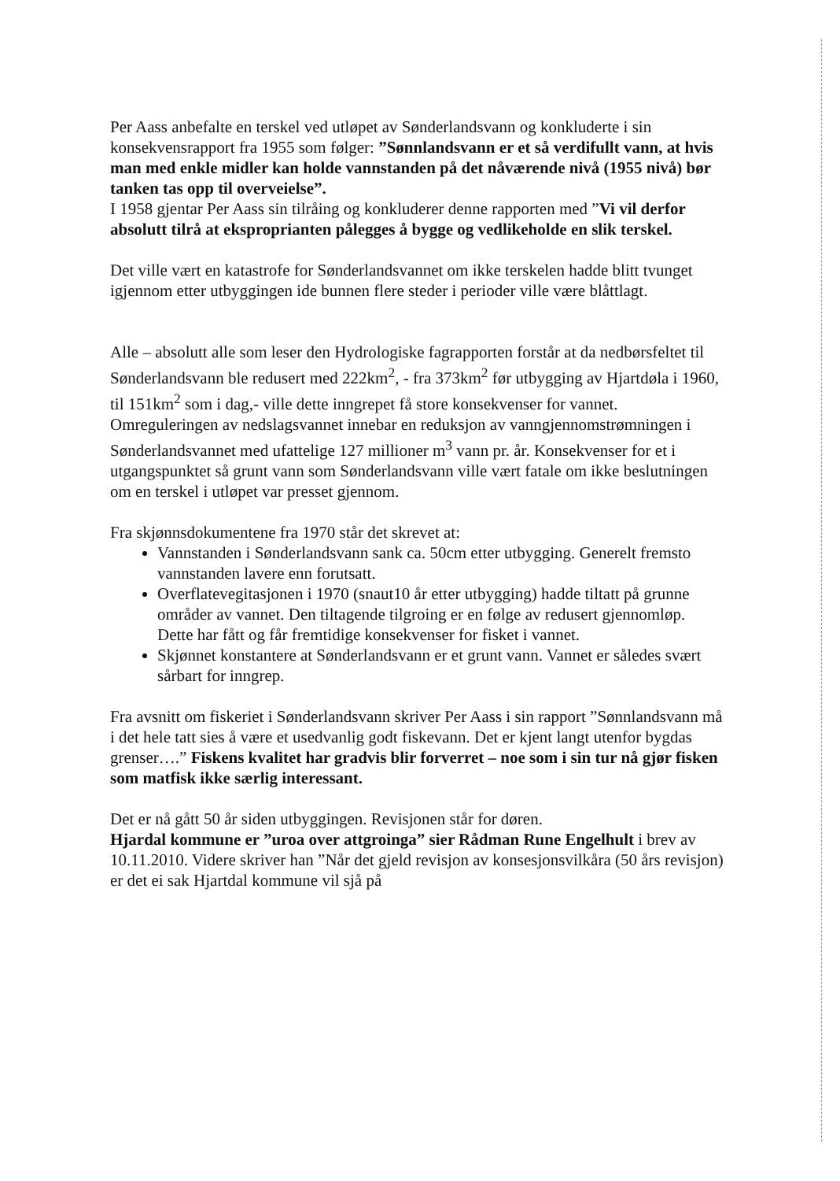Per Aass anbefalte en terskel ved utløpet av Sønderlandsvann og konkluderte i sin konsekvensrapport fra 1955 som følger: ”Sønnlandsvann er et så verdifullt vann, at hvis man med enkle midler kan holde vannstanden på det nåværende nivå (1955 nivå) bør tanken tas opp til overveielse”.
I 1958 gjentar Per Aass sin tilråing og konkluderer denne rapporten med ”Vi vil derfor absolutt tilrå at eksproprianten pålegges å bygge og vedlikeholde en slik terskel.
Det ville vært en katastrofe for Sønderlandsvannet om ikke terskelen hadde blitt tvunget igjennom etter utbyggingen ide bunnen flere steder i perioder ville være blåttlagt.
Alle – absolutt alle som leser den Hydrologiske fagrapporten forstår at da nedbørsfeltet til Sønderlandsvann ble redusert med 222km<sup>2</sup>, - fra 373km<sup>2</sup> før utbygging av Hjartdøla i 1960, til 151km<sup>2</sup> som i dag,- ville dette inngrepet få store konsekvenser for vannet. Omreguleringen av nedslagsvannet innebar en reduksjon av vanngjennomstrømningen i Sønderlandsvannet med ufattelige 127 millioner m<sup>3</sup> vann pr. år. Konsekvenser for et i utgangspunktet så grunt vann som Sønderlandsvann ville vært fatale om ikke beslutningen om en terskel i utløpet var presset gjennom.
Fra skjønnsdokumentene fra 1970 står det skrevet at:
Vannstanden i Sønderlandsvann sank ca. 50cm etter utbygging. Generelt fremsto vannstanden lavere enn forutsatt.
Overflatevegitasjonen i 1970 (snaut10 år etter utbygging) hadde tiltatt på grunne områder av vannet. Den tiltagende tilgroing er en følge av redusert gjennomløp. Dette har fått og får fremtidige konsekvenser for fisket i vannet.
Skjønnet konstantere at Sønderlandsvann er et grunt vann. Vannet er således svært sårbart for inngrep.
Fra avsnitt om fiskeriet i Sønderlandsvann skriver Per Aass i sin rapport ”Sønnlandsvann må i det hele tatt sies å være et usedvanlig godt fiskevann. Det er kjent langt utenfor bygdas grenser….” Fiskens kvalitet har gradvis blir forverret – noe som i sin tur nå gjør fisken som matfisk ikke særlig interessant.
Det er nå gått 50 år siden utbyggingen. Revisjonen står for døren.
Hjardal kommune er ”uroa over attgroinga” sier Rådman Rune Engelhult i brev av 10.11.2010. Videre skriver han ”Når det gjeld revisjon av konsesjonsvilkåra (50 års revisjon) er det ei sak Hjartdal kommune vil sjå på